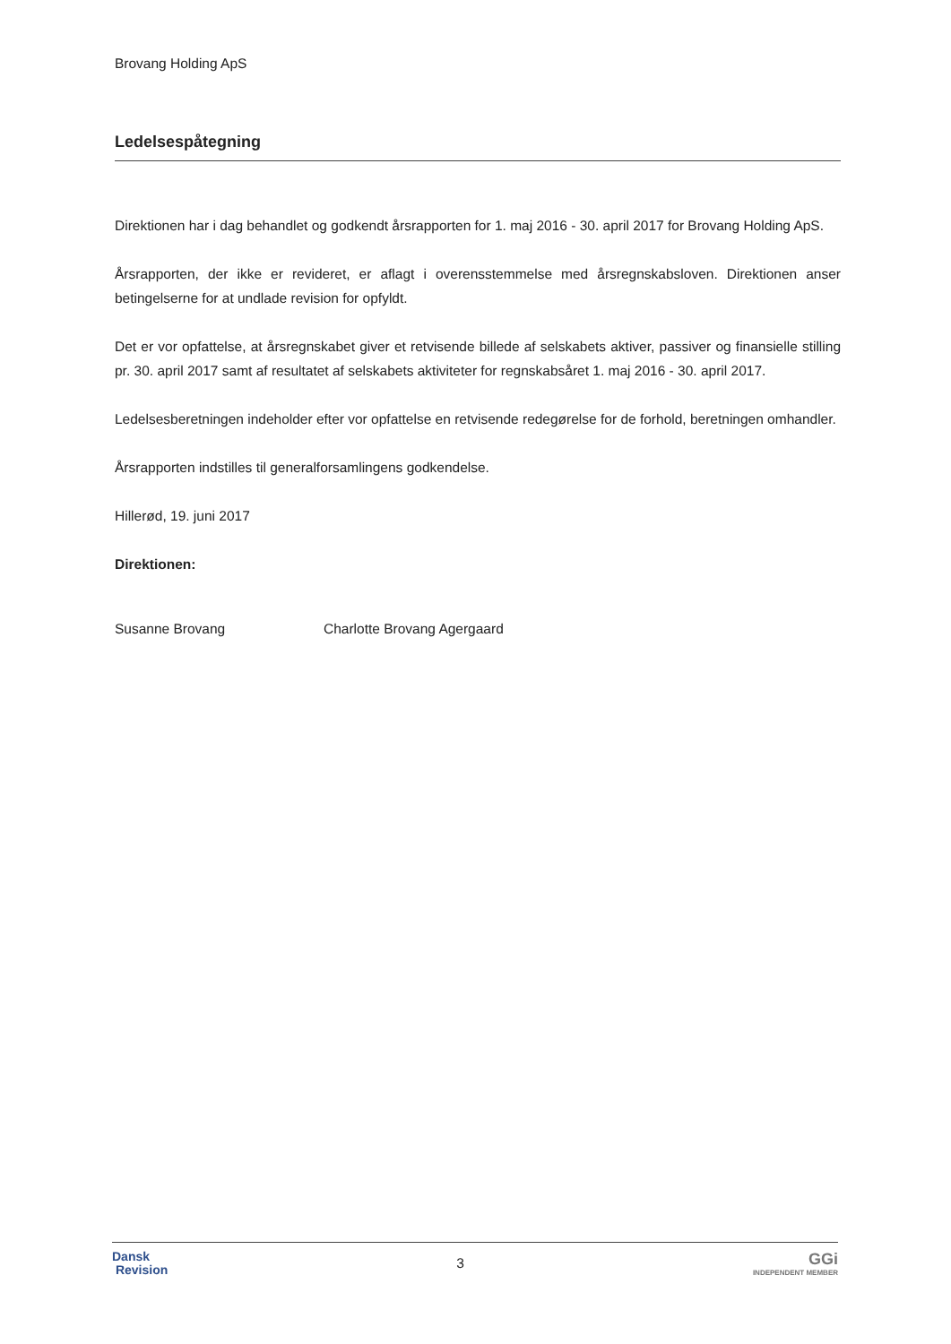Brovang Holding ApS
Ledelsespåtegning
Direktionen har i dag behandlet og godkendt årsrapporten for 1. maj 2016 - 30. april 2017 for Brovang Holding ApS.
Årsrapporten, der ikke er revideret, er aflagt i overensstemmelse med årsregnskabsloven. Direktionen anser betingelserne for at undlade revision for opfyldt.
Det er vor opfattelse, at årsregnskabet giver et retvisende billede af selskabets aktiver, passiver og finansielle stilling pr. 30. april 2017 samt af resultatet af selskabets aktiviteter for regnskabsåret 1. maj 2016 - 30. april 2017.
Ledelsesberetningen indeholder efter vor opfattelse en retvisende redegørelse for de forhold, beretningen omhandler.
Årsrapporten indstilles til generalforsamlingens godkendelse.
Hillerød, 19. juni 2017
Direktionen:
Susanne Brovang Charlotte Brovang Agergaard
Dansk
Revision
3
GGi
INDEPENDENT MEMBER